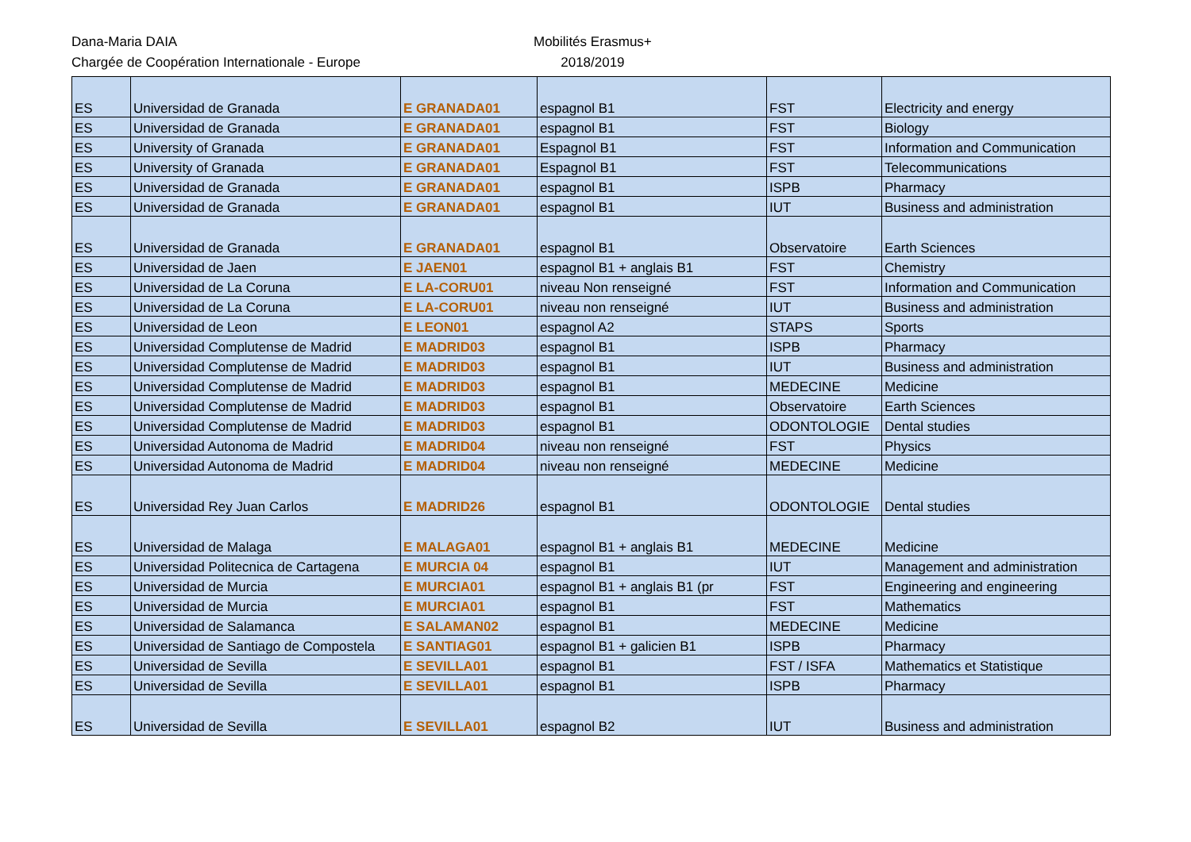Dana-Maria DAIA
Chargée de Coopération Internationale - Europe
Mobilités Erasmus+
2018/2019
| ES | Universidad de Granada | E GRANADA01 | espagnol B1 | FST | Electricity and energy |
| ES | Universidad de Granada | E GRANADA01 | espagnol B1 | FST | Biology |
| ES | University of Granada | E GRANADA01 | Espagnol B1 | FST | Information and Communication |
| ES | University of Granada | E GRANADA01 | Espagnol B1 | FST | Telecommunications |
| ES | Universidad de Granada | E GRANADA01 | espagnol B1 | ISPB | Pharmacy |
| ES | Universidad de Granada | E GRANADA01 | espagnol B1 | IUT | Business and administration |
| ES | Universidad de Granada | E GRANADA01 | espagnol B1 | Observatoire | Earth Sciences |
| ES | Universidad de Jaen | E JAEN01 | espagnol B1 + anglais B1 | FST | Chemistry |
| ES | Universidad de La Coruna | E LA-CORU01 | niveau Non renseigné | FST | Information and Communication |
| ES | Universidad de La Coruna | E LA-CORU01 | niveau non renseigné | IUT | Business and administration |
| ES | Universidad de Leon | E LEON01 | espagnol A2 | STAPS | Sports |
| ES | Universidad Complutense de Madrid | E MADRID03 | espagnol B1 | ISPB | Pharmacy |
| ES | Universidad Complutense de Madrid | E MADRID03 | espagnol B1 | IUT | Business and administration |
| ES | Universidad Complutense de Madrid | E MADRID03 | espagnol B1 | MEDECINE | Medicine |
| ES | Universidad Complutense de Madrid | E MADRID03 | espagnol B1 | Observatoire | Earth Sciences |
| ES | Universidad Complutense de Madrid | E MADRID03 | espagnol B1 | ODONTOLOGIE | Dental studies |
| ES | Universidad Autonoma de Madrid | E MADRID04 | niveau non renseigné | FST | Physics |
| ES | Universidad Autonoma de Madrid | E MADRID04 | niveau non renseigné | MEDECINE | Medicine |
| ES | Universidad Rey Juan Carlos | E MADRID26 | espagnol B1 | ODONTOLOGIE | Dental studies |
| ES | Universidad de Malaga | E MALAGA01 | espagnol B1 + anglais B1 | MEDECINE | Medicine |
| ES | Universidad Politecnica de Cartagena | E MURCIA 04 | espagnol B1 | IUT | Management and administration |
| ES | Universidad de Murcia | E MURCIA01 | espagnol B1 + anglais B1 (pr | FST | Engineering and engineering |
| ES | Universidad de Murcia | E MURCIA01 | espagnol B1 | FST | Mathematics |
| ES | Universidad de Salamanca | E SALAMAN02 | espagnol B1 | MEDECINE | Medicine |
| ES | Universidad de Santiago de Compostela | E SANTIAG01 | espagnol B1 + galicien B1 | ISPB | Pharmacy |
| ES | Universidad de Sevilla | E SEVILLA01 | espagnol B1 | FST / ISFA | Mathematics et Statistique |
| ES | Universidad de Sevilla | E SEVILLA01 | espagnol B1 | ISPB | Pharmacy |
| ES | Universidad de Sevilla | E SEVILLA01 | espagnol B2 | IUT | Business and administration |